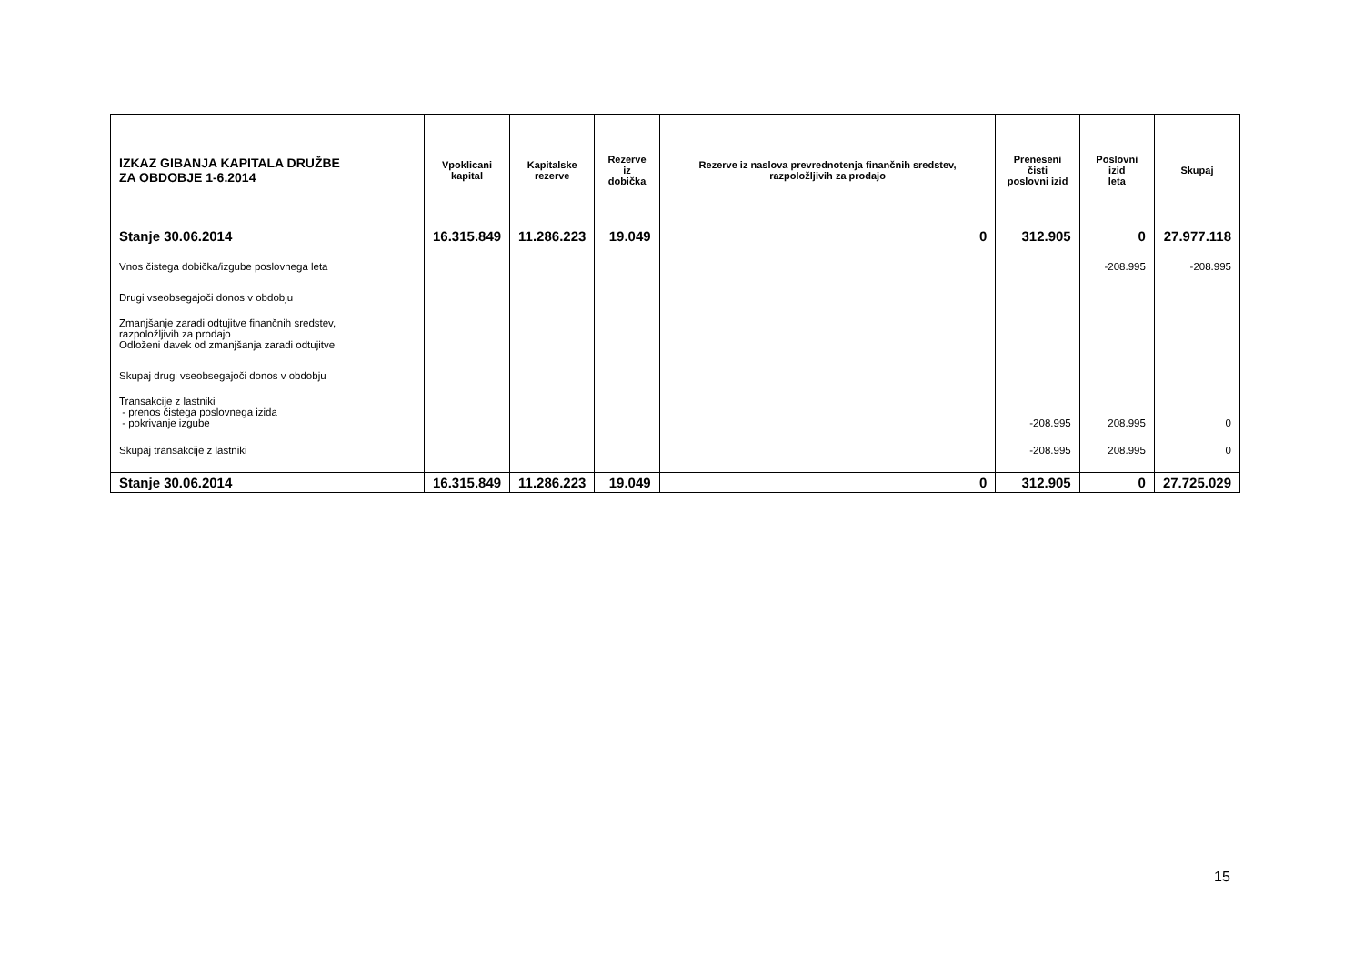| IZKAZ GIBANJA KAPITALA DRUŽBE ZA OBDOBJE 1-6.2014 | Vpoklicani kapital | Kapitalske rezerve | Rezerve iz dobička | Rezerve iz naslova prevrednotenja finančnih sredstev, razpoložljivih za prodajo | Preneseni čisti poslovni izid | Poslovni izid leta | Skupaj |
| --- | --- | --- | --- | --- | --- | --- | --- |
| Stanje 30.06.2014 | 16.315.849 | 11.286.223 | 19.049 | 0 | 312.905 | 0 | 27.977.118 |
| Vnos čistega dobička/izgube poslovnega leta | | | | | | -208.995 | -208.995 |
| Drugi vseobsegajoči donos v obdobju | | | | | | | |
| Zmanjšanje zaradi odtujitve finančnih sredstev, razpoložljivih za prodajo Odloženi davek od zmanjšanja zaradi odtujitve | | | | | | | |
| Skupaj drugi vseobsegajoči donos v obdobju | | | | | | | |
| Transakcije z lastniki - prenos čistega poslovnega izida - pokrivanje izgube | | | | | -208.995 | 208.995 | 0 |
| Skupaj transakcije z lastniki | | | | | -208.995 | 208.995 | 0 |
| Stanje 30.06.2014 | 16.315.849 | 11.286.223 | 19.049 | 0 | 312.905 | 0 | 27.725.029 |
15